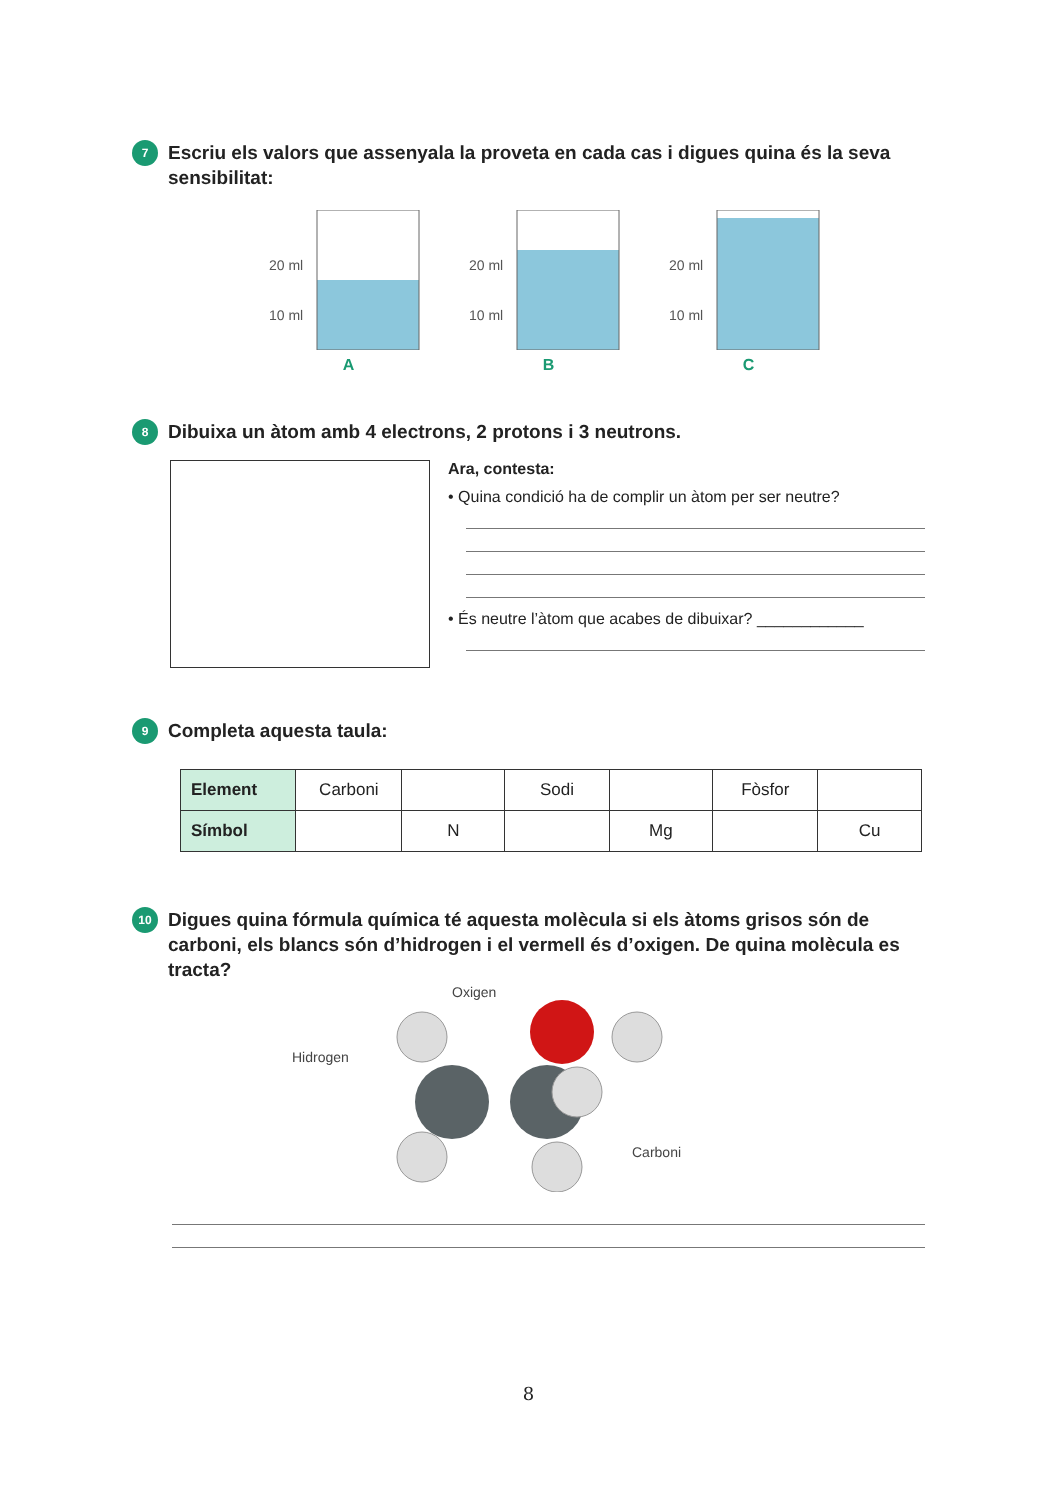7
Escriu els valors que assenyala la proveta en cada cas i digues quina és la seva sensibilitat:
20 ml
10 ml
A
20 ml
10 ml
B
20 ml
10 ml
C
8
Dibuixa un àtom amb 4 electrons, 2 protons i 3 neutrons.
Ara, contesta:
• Quina condició ha de complir un àtom per ser neutre?
• És neutre l’àtom que acabes de dibuixar? ____________
9
Completa aquesta taula:
| Element | Carboni | | Sodi | | Fòsfor | |
| Símbol | | N | | Mg | | Cu |
10
Digues quina fórmula química té aquesta molècula si els àtoms grisos són de carboni, els blancs són d’hidrogen i el vermell és d’oxigen. De quina molècula es tracta?
Oxigen
Hidrogen
Carboni
8